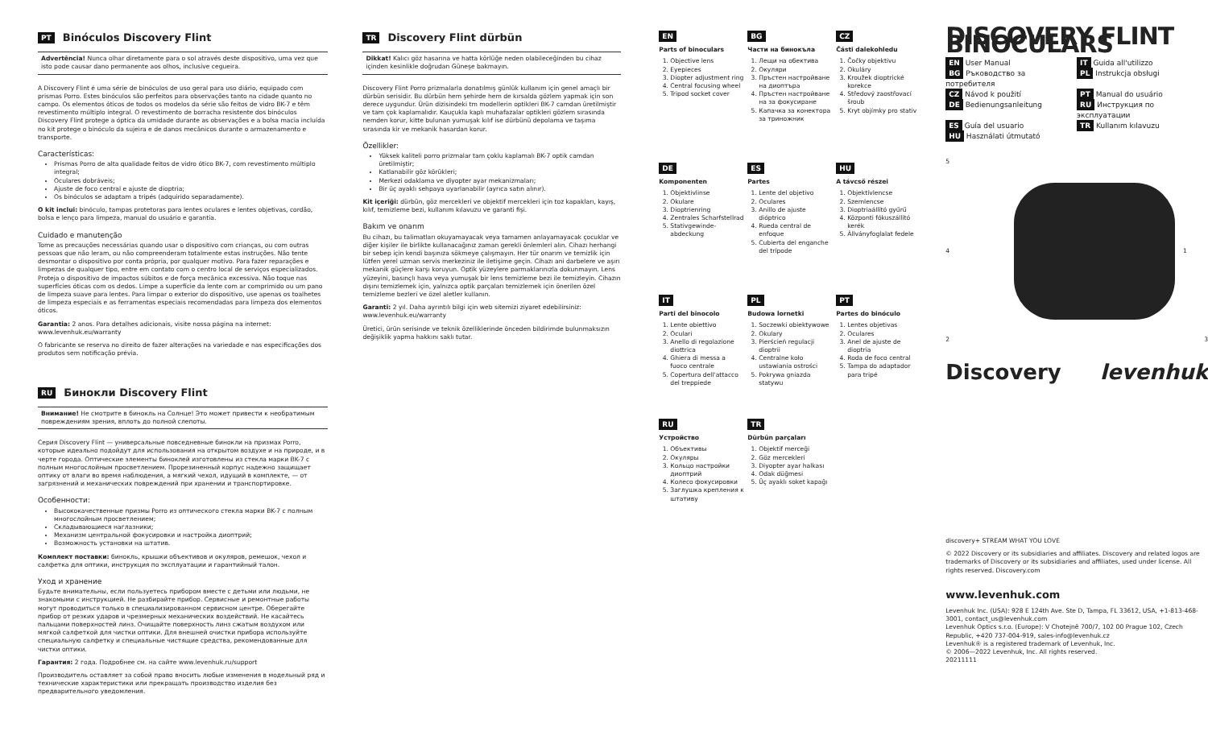PT Binóculos Discovery Flint
Advertência! Nunca olhar diretamente para o sol através deste dispositivo, uma vez que isto pode causar dano permanente aos olhos, inclusive cegueira.
A Discovery Flint é uma série de binóculos de uso geral para uso diário, equipado com prismas Porro. Estes binóculos são perfeitos para observações tanto na cidade quanto no campo. Os elementos óticos de todos os modelos da série são feitos de vidro BK-7 e têm revestimento múltiplo integral. O revestimento de borracha resistente dos binóculos Discovery Flint protege a óptica da umidade durante as observações e a bolsa macia incluída no kit protege o binóculo da sujeira e de danos mecânicos durante o armazenamento e transporte.
Características:
Prismas Porro de alta qualidade feitos de vidro ótico BK-7, com revestimento múltiplo integral;
Oculares dobráveis;
Ajuste de foco central e ajuste de dioptria;
Os binóculos se adaptam a tripés (adquirido separadamente).
O kit inclui: binóculo, tampas protetoras para lentes oculares e lentes objetivas, cordão, bolsa e lenço para limpeza, manual do usuário e garantia.
Cuidado e manutenção
Tome as precauções necessárias quando usar o dispositivo com crianças, ou com outras pessoas que não leram, ou não compreenderam totalmente estas instruções. Não tente desmontar o dispositivo por conta própria, por qualquer motivo. Para fazer reparações e limpezas de qualquer tipo, entre em contato com o centro local de serviços especializados. Proteja o dispositivo de impactos súbitos e de força mecânica excessiva. Não toque nas superfícies óticas com os dedos. Limpe a superfície da lente com ar comprimido ou um pano de limpeza suave para lentes. Para limpar o exterior do dispositivo, use apenas os toalhetes de limpeza especiais e as ferramentas especiais recomendadas para limpeza dos elementos óticos.
Garantia: 2 anos. Para detalhes adicionais, visite nossa página na internet: www.levenhuk.eu/warranty
O fabricante se reserva no direito de fazer alterações na variedade e nas especificações dos produtos sem notificação prévia.
RU Бинокли Discovery Flint
Внимание! Не смотрите в бинокль на Солнце! Это может привести к необратимым повреждениям зрения, вплоть до полной слепоты.
Серия Discovery Flint — универсальные повседневные бинокли на призмах Porro, которые идеально подойдут для использования на открытом воздухе и на природе, и в черте города. Оптические элементы биноклей изготовлены из стекла марки BK-7 с полным многослойным просветлением. Прорезиненный корпус надежно защищает оптику от влаги во время наблюдения, а мягкий чехол, идущий в комплекте, — от загрязнений и механических повреждений при хранении и транспортировке.
Особенности:
Высококачественные призмы Porro из оптического стекла марки BK-7 с полным многослойным просветлением;
Складывающиеся наглазники;
Механизм центральной фокусировки и настройка диоптрий;
Возможность установки на штатив.
Комплект поставки: бинокль, крышки объективов и окуляров, ремешок, чехол и салфетка для оптики, инструкция по эксплуатации и гарантийный талон.
Уход и хранение
Будьте внимательны, если пользуетесь прибором вместе с детьми или людьми, не знакомыми с инструкцией. Не разбирайте прибор. Сервисные и ремонтные работы могут проводиться только в специализированном сервисном центре. Оберегайте прибор от резких ударов и чрезмерных механических воздействий. Не касайтесь пальцами поверхностей линз. Очищайте поверхность линз сжатым воздухом или мягкой салфеткой для чистки оптики. Для внешней очистки прибора используйте специальную салфетку и специальные чистящие средства, рекомендованные для чистки оптики.
Гарантия: 2 года. Подробнее см. на сайте www.levenhuk.ru/support
Производитель оставляет за собой право вносить любые изменения в модельный ряд и технические характеристики или прекращать производство изделия без предварительного уведомления.
TR Discovery Flint dürbün
Dikkat! Kalıcı göz hasarına ve hatta körlüğe neden olabileceğinden bu cihaz içinden kesinlikle doğrudan Güneşe bakmayın.
Discovery Flint Porro prizmalarla donatılmış günlük kullanım için genel amaçlı bir dürbün serisidir. Bu dürbün hem şehirde hem de kırsalda gözlem yapmak için son derece uygundur. Ürün dizisindeki tm modellerin optikleri BK-7 camdan üretilmiştir ve tam çok kaplamalıdır. Kauçukla kaplı muhafazalar optikleri gözlem sırasında nemden korur, kitte bulunan yumuşak kılıf ise dürbünü depolama ve taşıma sırasında kir ve mekanik hasardan korur.
Özellikler:
Yüksek kaliteli porro prizmalar tam çoklu kaplamalı BK-7 optik camdan üretilmiştir;
Katlanabilir göz körükleri;
Merkezi odaklama ve diyopter ayar mekanizmaları;
Bir üç ayaklı sehpaya uyarlanabilir (ayrıca satın alınır).
Kit içeriği: dürbün, göz mercekleri ve objektif mercekleri için toz kapakları, kayış, kılıf, temizleme bezi, kullanım kılavuzu ve garanti fişi.
Bakım ve onarım
Bu cihazı, bu talimatları okuyamayacak veya tamamen anlayamayacak çocuklar ve diğer kişiler ile birlikte kullanacağınız zaman gerekli önlemleri alın. Cihazı herhangi bir sebep için kendi başınıza sökmeye çalışmayın. Her tür onarım ve temizlik için lütfen yerel uzman servis merkeziniz ile iletişime geçin. Cihazı ani darbelere ve aşırı mekanik güçlere karşı koruyun. Optik yüzeylere parmaklarınızla dokunmayın. Lens yüzeyini, basınçlı hava veya yumuşak bir lens temizleme bezi ile temizleyin. Cihazın dışını temizlemek için, yalnızca optik parçaları temizlemek için önerilen özel temizleme bezleri ve özel aletler kullanın.
Garanti: 2 yıl. Daha ayrıntılı bilgi için web sitemizi ziyaret edebilirsiniz: www.levenhuk.eu/warranty
Üretici, ürün serisinde ve teknik özelliklerinde önceden bildirimde bulunmaksızın değişiklik yapma hakkını saklı tutar.
EN
Parts of binoculars
1. Objective lens
2. Eyepieces
3. Diopter adjustment ring
4. Central focusing wheel
5. Tripod socket cover
BG
Части на бинокъла
1. Лещи на обектива
2. Окуляри
3. Пръстен настройване на диоптъра
4. Пръстен настройване на за фокусиране
5. Капачка за конектора за триножник
CZ
Části dalekohledu
1. Čočky objektivu
2. Okuláry
3. Kroužek dioptrické korekce
4. Středový zaostřovací šroub
5. Kryt objímky pro stativ
DE
Komponenten
1. Objektivlinse
2. Okulare
3. Dioptrienring
4. Zentrales Scharfstellrad
5. Stativgewinde-abdeckung
ES
Partes
1. Lente del objetivo
2. Oculares
3. Anillo de ajuste dióptrico
4. Rueda central de enfoque
5. Cubierta del enganche del trípode
HU
A távcső részei
1. Objektívlencse
2. Szemlencse
3. Dioptriaállító gyűrű
4. Központi fókuszállító kerék
5. Állványfoglalat fedele
IT
Parti del binocolo
1. Lente obiettivo
2. Oculari
3. Anello di regolazione diottrica
4. Ghiera di messa a fuoco centrale
5. Copertura dell'attacco del treppiede
PL
Budowa lornetki
1. Soczewki obiektywowe
2. Okulary
3. Pierścień regulacji dioptrii
4. Centralne koło ustawiania ostrości
5. Pokrywa gniazda statywu
PT
Partes do binóculo
1. Lentes objetivas
2. Oculares
3. Anel de ajuste de dioptria
4. Roda de foco central
5. Tampa do adaptador para tripé
RU
Устройство
1. Объективы
2. Окуляры
3. Кольцо настройки диоптрий
4. Колесо фокусировки
5. Заглушка крепления к штативу
TR
Dürbün parçaları
1. Objektif merceği
2. Göz mercekleri
3. Diyopter ayar halkası
4. Odak düğmesi
5. Üç ayaklı soket kapağı
DISCOVERY FLINT BINOCULARS
EN User Manual
IT Guida all'utilizzo
BG Ръководство за потребителя
PL Instrukcja obsługi
CZ Návod k použití
PT Manual do usuário
DE Bedienungsanleitung
RU Инструкция по эксплуатации
ES Guía del usuario
TR Kullanım kılavuzu
HU Használati útmutató
5
4 1
2 3
Discovery levenhuk
discovery+ STREAM WHAT YOU LOVE
© 2022 Discovery or its subsidiaries and affiliates. Discovery and related logos are trademarks of Discovery or its subsidiaries and affiliates, used under license. All rights reserved. Discovery.com
www.levenhuk.com
Levenhuk Inc. (USA): 928 E 124th Ave. Ste D, Tampa, FL 33612, USA, +1-813-468-3001, contact_us@levenhuk.com
Levenhuk Optics s.r.o. (Europe): V Chotejně 700/7, 102 00 Prague 102, Czech Republic, +420 737-004-919, sales-info@levenhuk.cz
Levenhuk® is a registered trademark of Levenhuk, Inc.
© 2006—2022 Levenhuk, Inc. All rights reserved.
20211111